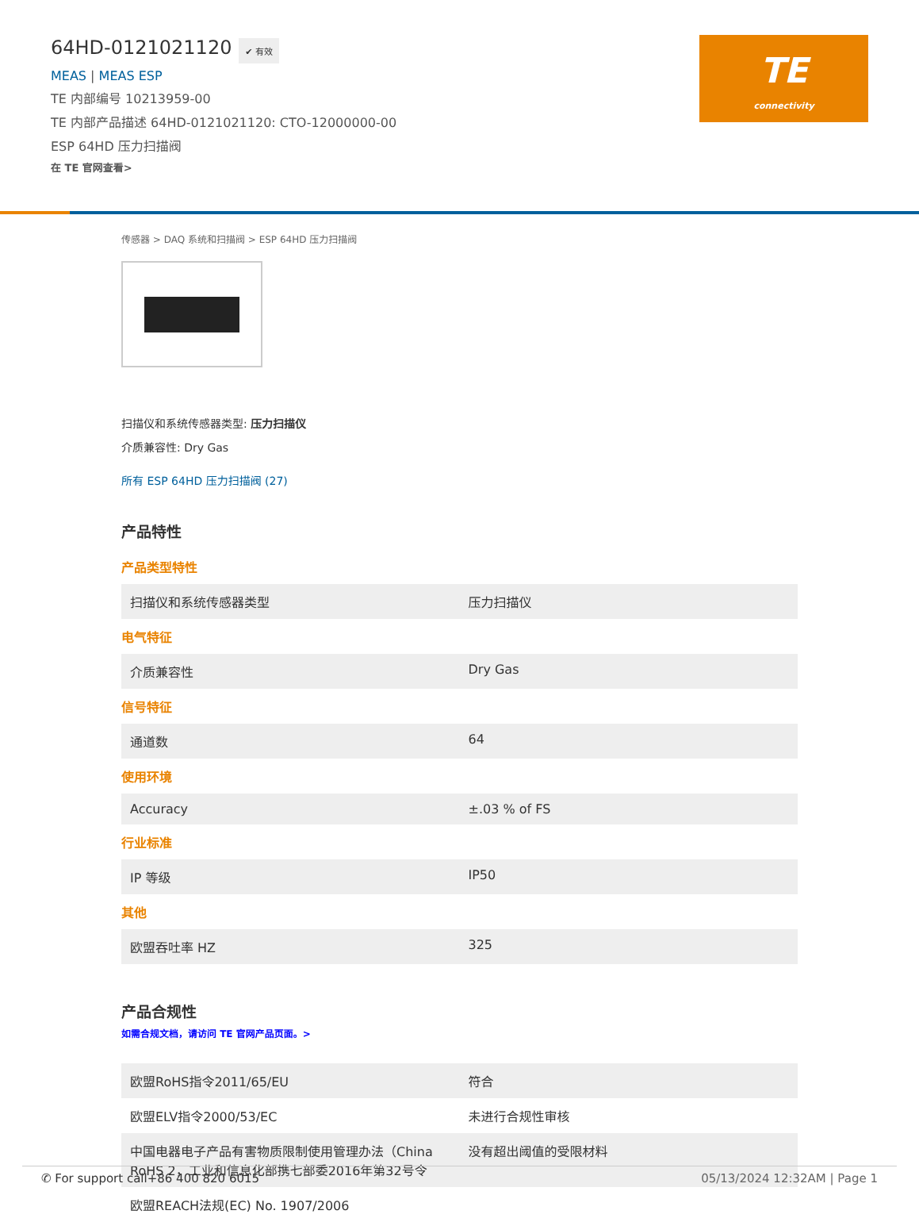64HD-0121021120
✔ 有效
MEAS | MEAS ESP
TE 内部编号 10213959-00
TE 内部产品描述 64HD-0121021120: CTO-12000000-00
ESP 64HD 压力扫描阀
在 TE 官网查看>
TE
connectivity
传感器 > DAQ 系统和扫描阀 > ESP 64HD 压力扫描阀
扫描仪和系统传感器类型: 压力扫描仪
介质兼容性: Dry Gas
所有 ESP 64HD 压力扫描阀 (27)
产品特性
产品类型特性
| 扫描仪和系统传感器类型 | 压力扫描仪 |
电气特征
| 介质兼容性 | Dry Gas |
信号特征
| 通道数 | 64 |
使用环境
| Accuracy | ±.03 % of FS |
行业标准
| IP 等级 | IP50 |
其他
| 欧盟吞吐率 HZ | 325 |
产品合规性
如需合规文档，请访问 TE 官网产品页面。>
| 欧盟RoHS指令2011/65/EU | 符合 |
| 欧盟ELV指令2000/53/EC | 未进行合规性审核 |
| 中国电器电子产品有害物质限制使用管理办法（China RoHS 2，工业和信息化部携七部委2016年第32号令 | 没有超出阈值的受限材料 |
| 欧盟REACH法规(EC) No. 1907/2006 | |
✆ For support call+86 400 820 6015 05/13/2024 12:32AM | Page 1